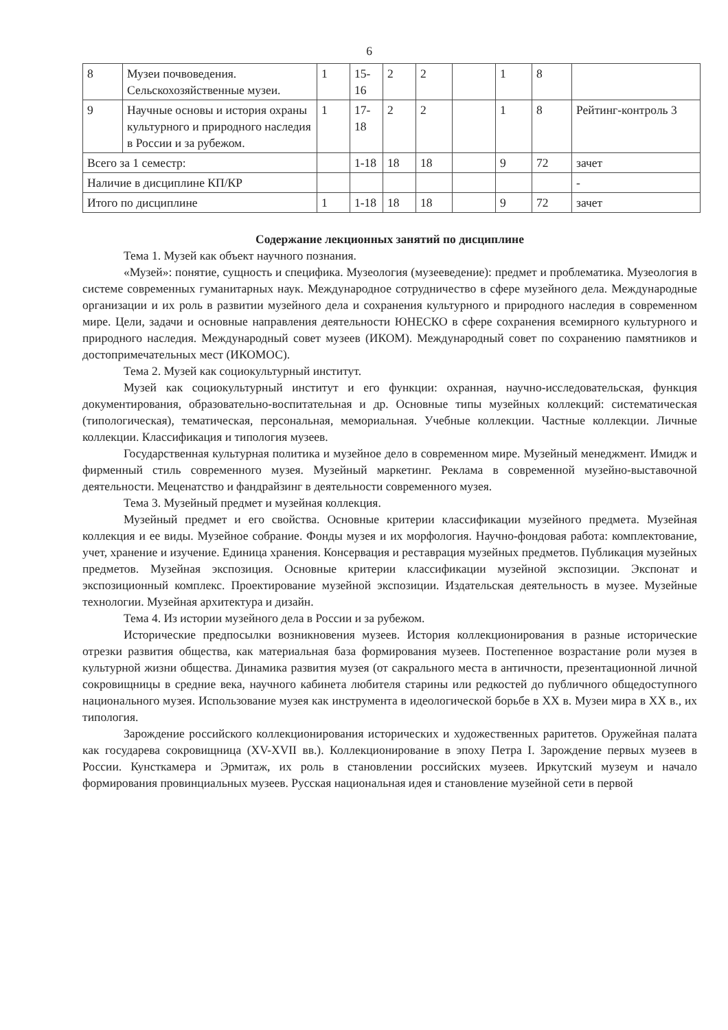6
| 8 | Музеи почвоведения. Сельскохозяйственные музеи. | 1 | 15-16 | 2 | 2 | | 1 | 8 | |
| 9 | Научные основы и история охраны культурного и природного наследия в России и за рубежом. | 1 | 17-18 | 2 | 2 | | 1 | 8 | Рейтинг-контроль 3 |
| Всего за 1 семестр: | | | 1-18 | 18 | 18 | | 9 | 72 | зачет |
| Наличие в дисциплине КП/КР | | | | | | | | | - |
| Итого по дисциплине | | 1 | 1-18 | 18 | 18 | | 9 | 72 | зачет |
Содержание лекционных занятий по дисциплине
Тема 1. Музей как объект научного познания.
«Музей»: понятие, сущность и специфика. Музеология (музееведение): предмет и проблематика. Музеология в системе современных гуманитарных наук. Международное сотрудничество в сфере музейного дела. Международные организации и их роль в развитии музейного дела и сохранения культурного и природного наследия в современном мире. Цели, задачи и основные направления деятельности ЮНЕСКО в сфере сохранения всемирного культурного и природного наследия. Международный совет музеев (ИКОМ). Международный совет по сохранению памятников и достопримечательных мест (ИКОМОС).
Тема 2. Музей как социокультурный институт.
Музей как социокультурный институт и его функции: охранная, научно-исследовательская, функция документирования, образовательно-воспитательная и др. Основные типы музейных коллекций: систематическая (типологическая), тематическая, персональная, мемориальная. Учебные коллекции. Частные коллекции. Личные коллекции. Классификация и типология музеев.
Государственная культурная политика и музейное дело в современном мире. Музейный менеджмент. Имидж и фирменный стиль современного музея. Музейный маркетинг. Реклама в современной музейно-выставочной деятельности. Меценатство и фандрайзинг в деятельности современного музея.
Тема 3. Музейный предмет и музейная коллекция.
Музейный предмет и его свойства. Основные критерии классификации музейного предмета. Музейная коллекция и ее виды. Музейное собрание. Фонды музея и их морфология. Научно-фондовая работа: комплектование, учет, хранение и изучение. Единица хранения. Консервация и реставрация музейных предметов. Публикация музейных предметов. Музейная экспозиция. Основные критерии классификации музейной экспозиции. Экспонат и экспозиционный комплекс. Проектирование музейной экспозиции. Издательская деятельность в музее. Музейные технологии. Музейная архитектура и дизайн.
Тема 4. Из истории музейного дела в России и за рубежом.
Исторические предпосылки возникновения музеев. История коллекционирования в разные исторические отрезки развития общества, как материальная база формирования музеев. Постепенное возрастание роли музея в культурной жизни общества. Динамика развития музея (от сакрального места в античности, презентационной личной сокровищницы в средние века, научного кабинета любителя старины или редкостей до публичного общедоступного национального музея. Использование музея как инструмента в идеологической борьбе в XX в. Музеи мира в XX в., их типология.
Зарождение российского коллекционирования исторических и художественных раритетов. Оружейная палата как государева сокровищница (XV-XVII вв.). Коллекционирование в эпоху Петра I. Зарождение первых музеев в России. Кунсткамера и Эрмитаж, их роль в становлении российских музеев. Иркутский музеум и начало формирования провинциальных музеев. Русская национальная идея и становление музейной сети в первой